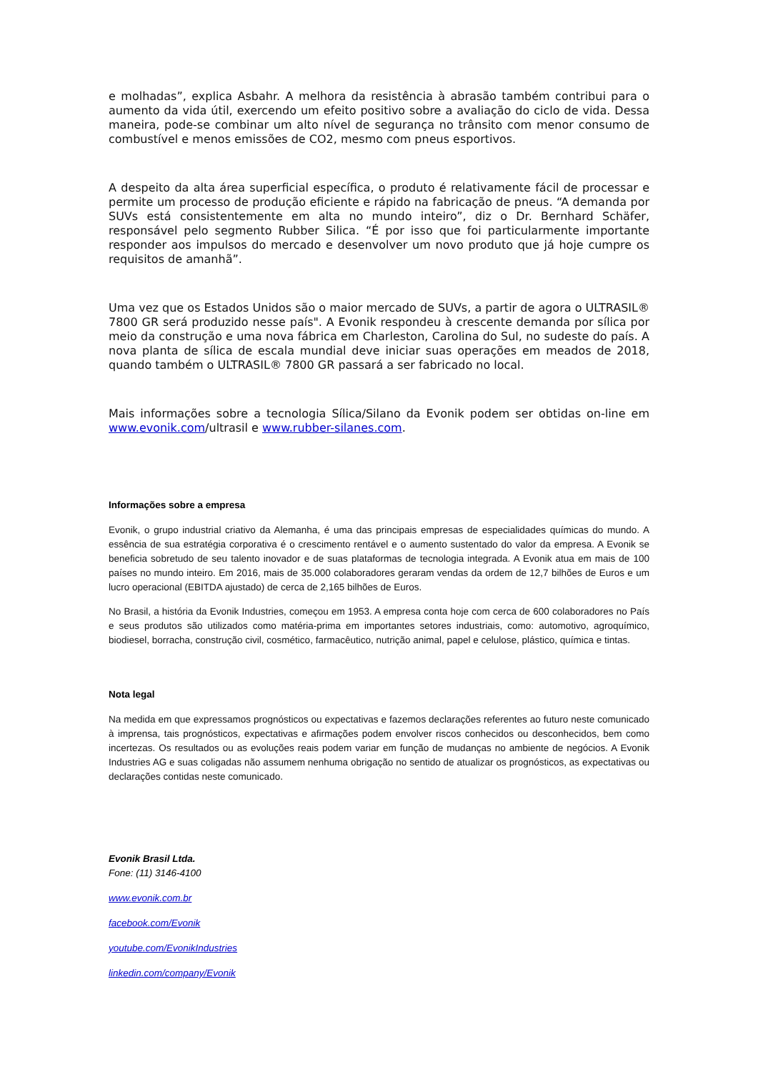e molhadas”, explica Asbahr. A melhora da resistência à abrasão também contribui para o aumento da vida útil, exercendo um efeito positivo sobre a avaliação do ciclo de vida. Dessa maneira, pode-se combinar um alto nível de segurança no trânsito com menor consumo de combustível e menos emissões de CO2, mesmo com pneus esportivos.
A despeito da alta área superficial específica, o produto é relativamente fácil de processar e permite um processo de produção eficiente e rápido na fabricação de pneus. “A demanda por SUVs está consistentemente em alta no mundo inteiro”, diz o Dr. Bernhard Schäfer, responsável pelo segmento Rubber Silica. “É por isso que foi particularmente importante responder aos impulsos do mercado e desenvolver um novo produto que já hoje cumpre os requisitos de amanhã”.
Uma vez que os Estados Unidos são o maior mercado de SUVs, a partir de agora o ULTRASIL® 7800 GR será produzido nesse país". A Evonik respondeu à crescente demanda por sílica por meio da construção e uma nova fábrica em Charleston, Carolina do Sul, no sudeste do país. A nova planta de sílica de escala mundial deve iniciar suas operações em meados de 2018, quando também o ULTRASIL® 7800 GR passará a ser fabricado no local.
Mais informações sobre a tecnologia Sílica/Silano da Evonik podem ser obtidas on-line em www.evonik.com/ultrasil e www.rubber-silanes.com.
Informações sobre a empresa
Evonik, o grupo industrial criativo da Alemanha, é uma das principais empresas de especialidades químicas do mundo. A essência de sua estratégia corporativa é o crescimento rentável e o aumento sustentado do valor da empresa. A Evonik se beneficia sobretudo de seu talento inovador e de suas plataformas de tecnologia integrada. A Evonik atua em mais de 100 países no mundo inteiro. Em 2016, mais de 35.000 colaboradores geraram vendas da ordem de 12,7 bilhões de Euros e um lucro operacional (EBITDA ajustado) de cerca de 2,165 bilhões de Euros.
No Brasil, a história da Evonik Industries, começou em 1953. A empresa conta hoje com cerca de 600 colaboradores no País e seus produtos são utilizados como matéria-prima em importantes setores industriais, como: automotivo, agroquímico, biodiesel, borracha, construção civil, cosmético, farmacêutico, nutrição animal, papel e celulose, plástico, química e tintas.
Nota legal
Na medida em que expressamos prognósticos ou expectativas e fazemos declarações referentes ao futuro neste comunicado à imprensa, tais prognósticos, expectativas e afirmações podem envolver riscos conhecidos ou desconhecidos, bem como incertezas. Os resultados ou as evoluções reais podem variar em função de mudanças no ambiente de negócios. A Evonik Industries AG e suas coligadas não assumem nenhuma obrigação no sentido de atualizar os prognósticos, as expectativas ou declarações contidas neste comunicado.
Evonik Brasil Ltda.
Fone: (11) 3146-4100
www.evonik.com.br
facebook.com/Evonik
youtube.com/EvonikIndustries
linkedin.com/company/Evonik